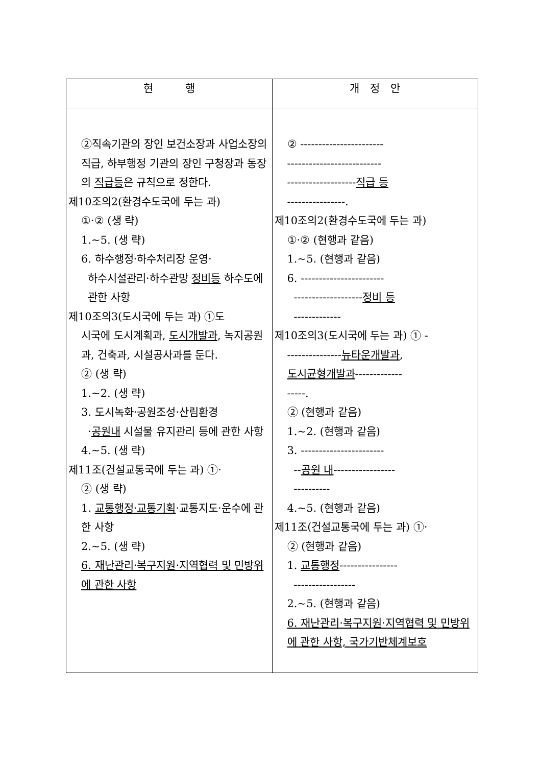| 현 행 | 개 정 안 |
| --- | --- |
| ②직속기관의 장인 보건소장과 사업소장의 직급, 하부행정 기관의 장인 구청장과 동장의 직급등 은 규칙으로 정한다. 제10조의2(환경수도국에 두는 과) ①·② (생 략) 1.~5. (생 략) 6. 하수행정·하수처리장 운영· 하수시설관리·하수관망 정비등 하수도에 관한 사항 제10조의3(도시국에 두는 과) ①도 시국에 도시계획과, 도시개발과 , 녹지공원과, 건축과, 시설공사과를 둔다. ② (생 략) 1.~2. (생 략) 3. 도시녹화·공원조성·산림환경 · 공원내 시설물 유지관리 등에 관한 사항 4.~5. (생 략) 제11조(건설교통국에 두는 과) ①· ② (생 략) 1. 교통행정·교통기획 ·교통지도·운수에 관한 사항 2.~5. (생 략) 6. 재난관리·복구지원·지역협력 및 민방위에 관한 사항 | ② ----------------------- -------------------------- ------------------- 직급 등 ----------------. 제10조의2(환경수도국에 두는 과) ①·② (현행과 같음) 1.~5. (현행과 같음) 6. ----------------------- ------------------- 정비 등 ------------- 제10조의3(도시국에 두는 과) ① - --------------- 뉴타운개발과 , 도시균형개발과 ------------- -----. ② (현행과 같음) 1.~2. (현행과 같음) 3. ----------------------- -- 공원 내 ----------------- ---------- 4.~5. (현행과 같음) 제11조(건설교통국에 두는 과) ①· ② (현행과 같음) 1. 교통행정 ---------------- ----------------- 2.~5. (현행과 같음) 6. 재난관리·복구지원·지역협력 및 민방위에 관한 사항, 국가기반체계보호 |